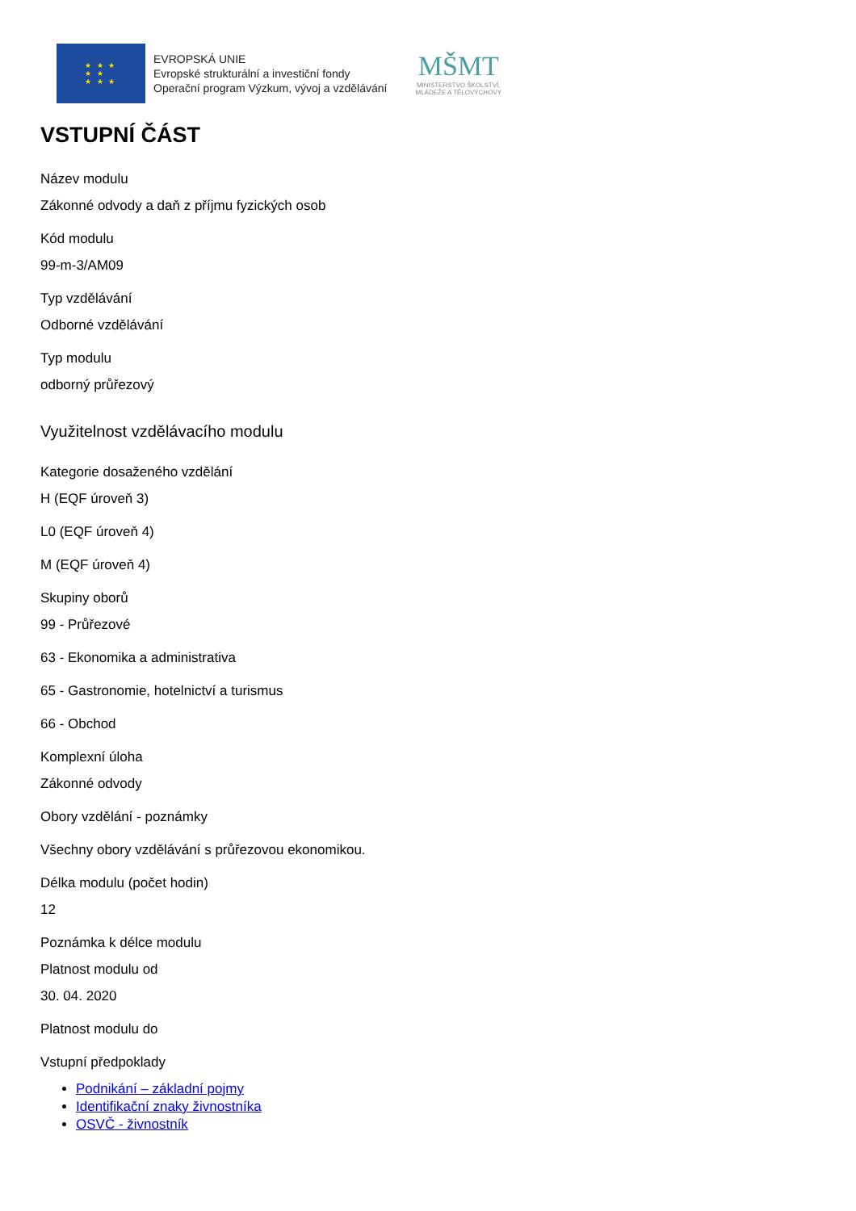★ ★ ★
★ ★
★ ★ ★
EVROPSKÁ UNIE
Evropské strukturální a investiční fondy
Operační program Výzkum, vývoj a vzdělávání
MŠMT
MINISTERSTVO ŠKOLSTVÍ,
MLÁDEŽE A TĚLOVÝCHOVY
VSTUPNÍ ČÁST
Název modulu
Zákonné odvody a daň z příjmu fyzických osob
Kód modulu
99-m-3/AM09
Typ vzdělávání
Odborné vzdělávání
Typ modulu
odborný průřezový
Využitelnost vzdělávacího modulu
Kategorie dosaženého vzdělání
H (EQF úroveň 3)
L0 (EQF úroveň 4)
M (EQF úroveň 4)
Skupiny oborů
99 - Průřezové
63 - Ekonomika a administrativa
65 - Gastronomie, hotelnictví a turismus
66 - Obchod
Komplexní úloha
Zákonné odvody
Obory vzdělání - poznámky
Všechny obory vzdělávání s průřezovou ekonomikou.
Délka modulu (počet hodin)
12
Poznámka k délce modulu
Platnost modulu od
30. 04. 2020
Platnost modulu do
Vstupní předpoklady
Podnikání – základní pojmy
Identifikační znaky živnostníka
OSVČ - živnostník